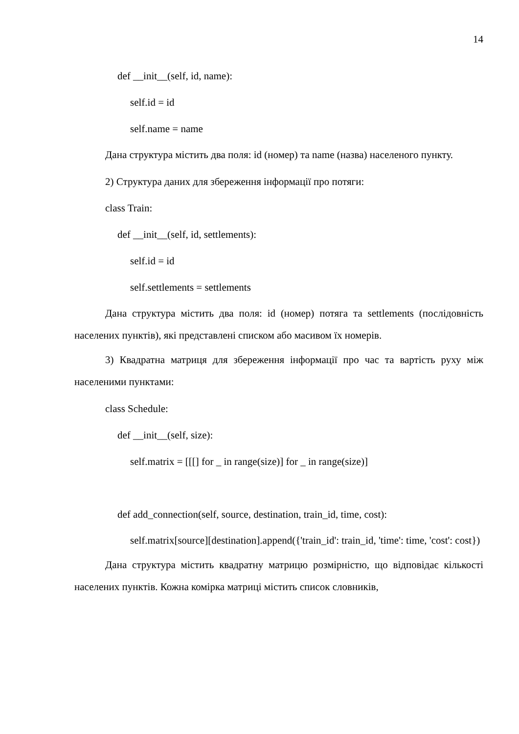14
def __init__(self, id, name):
self.id = id
self.name = name
Дана структура містить два поля: id (номер) та name (назва) населеного пункту.
2) Структура даних для збереження інформації про потяги:
class Train:
def __init__(self, id, settlements):
self.id = id
self.settlements = settlements
Дана структура містить два поля: id (номер) потяга та settlements (послідовність населених пунктів), які представлені списком або масивом їх номерів.
3) Квадратна матриця для збереження інформації про час та вартість руху між населеними пунктами:
class Schedule:
def __init__(self, size):
self.matrix = [[[] for _ in range(size)] for _ in range(size)]
def add_connection(self, source, destination, train_id, time, cost):
self.matrix[source][destination].append({'train_id': train_id, 'time': time, 'cost': cost})
Дана структура містить квадратну матрицю розмірністю, що відповідає кількості населених пунктів. Кожна комірка матриці містить список словників,